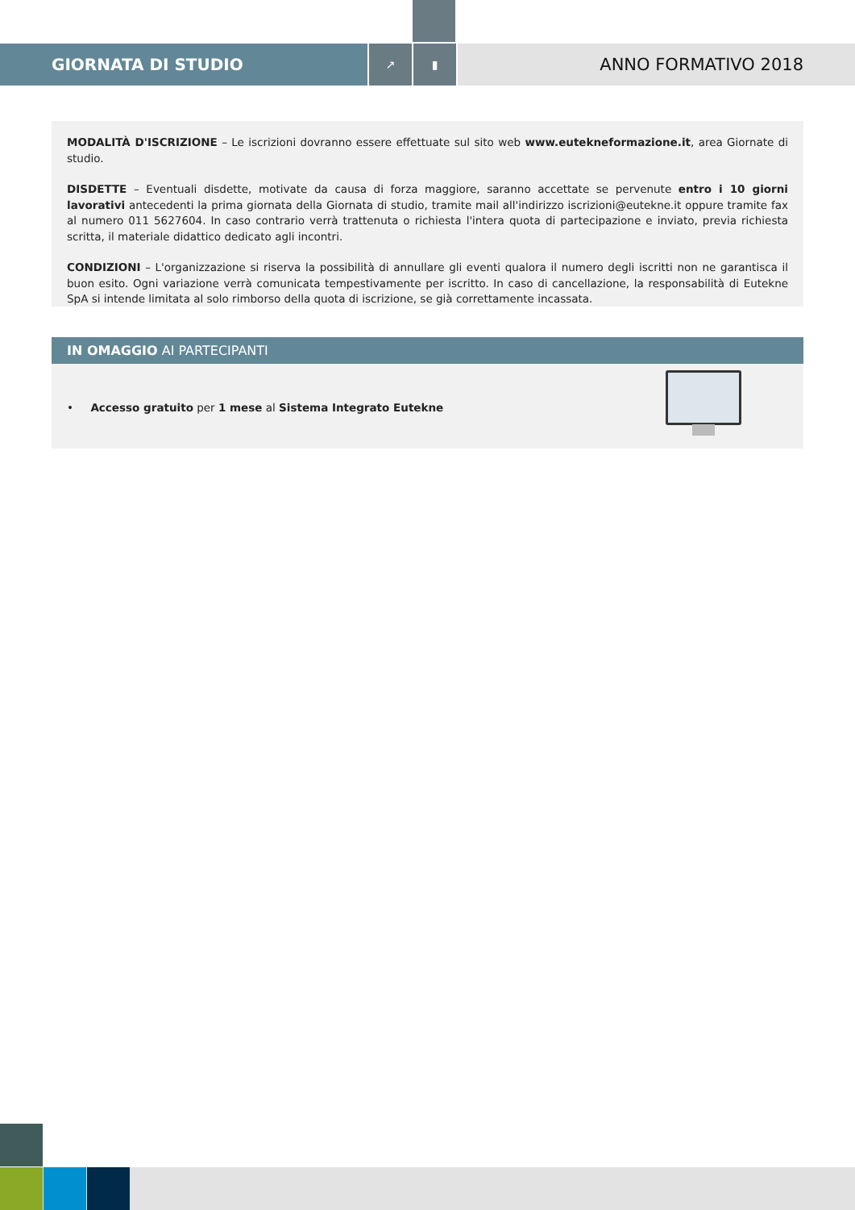GIORNATA DI STUDIO
↗ ▮
ANNO FORMATIVO 2018
MODALITÀ D'ISCRIZIONE – Le iscrizioni dovranno essere effettuate sul sito web www.eutekneformazione.it, area Giornate di studio.
DISDETTE – Eventuali disdette, motivate da causa di forza maggiore, saranno accettate se pervenute entro i 10 giorni lavorativi antecedenti la prima giornata della Giornata di studio, tramite mail all'indirizzo iscrizioni@eutekne.it oppure tramite fax al numero 011 5627604. In caso contrario verrà trattenuta o richiesta l'intera quota di partecipazione e inviato, previa richiesta scritta, il materiale didattico dedicato agli incontri.
CONDIZIONI – L'organizzazione si riserva la possibilità di annullare gli eventi qualora il numero degli iscritti non ne garantisca il buon esito. Ogni variazione verrà comunicata tempestivamente per iscritto. In caso di cancellazione, la responsabilità di Eutekne SpA si intende limitata al solo rimborso della quota di iscrizione, se già correttamente incassata.
IN OMAGGIO AI PARTECIPANTI
• Accesso gratuito per 1 mese al Sistema Integrato Eutekne